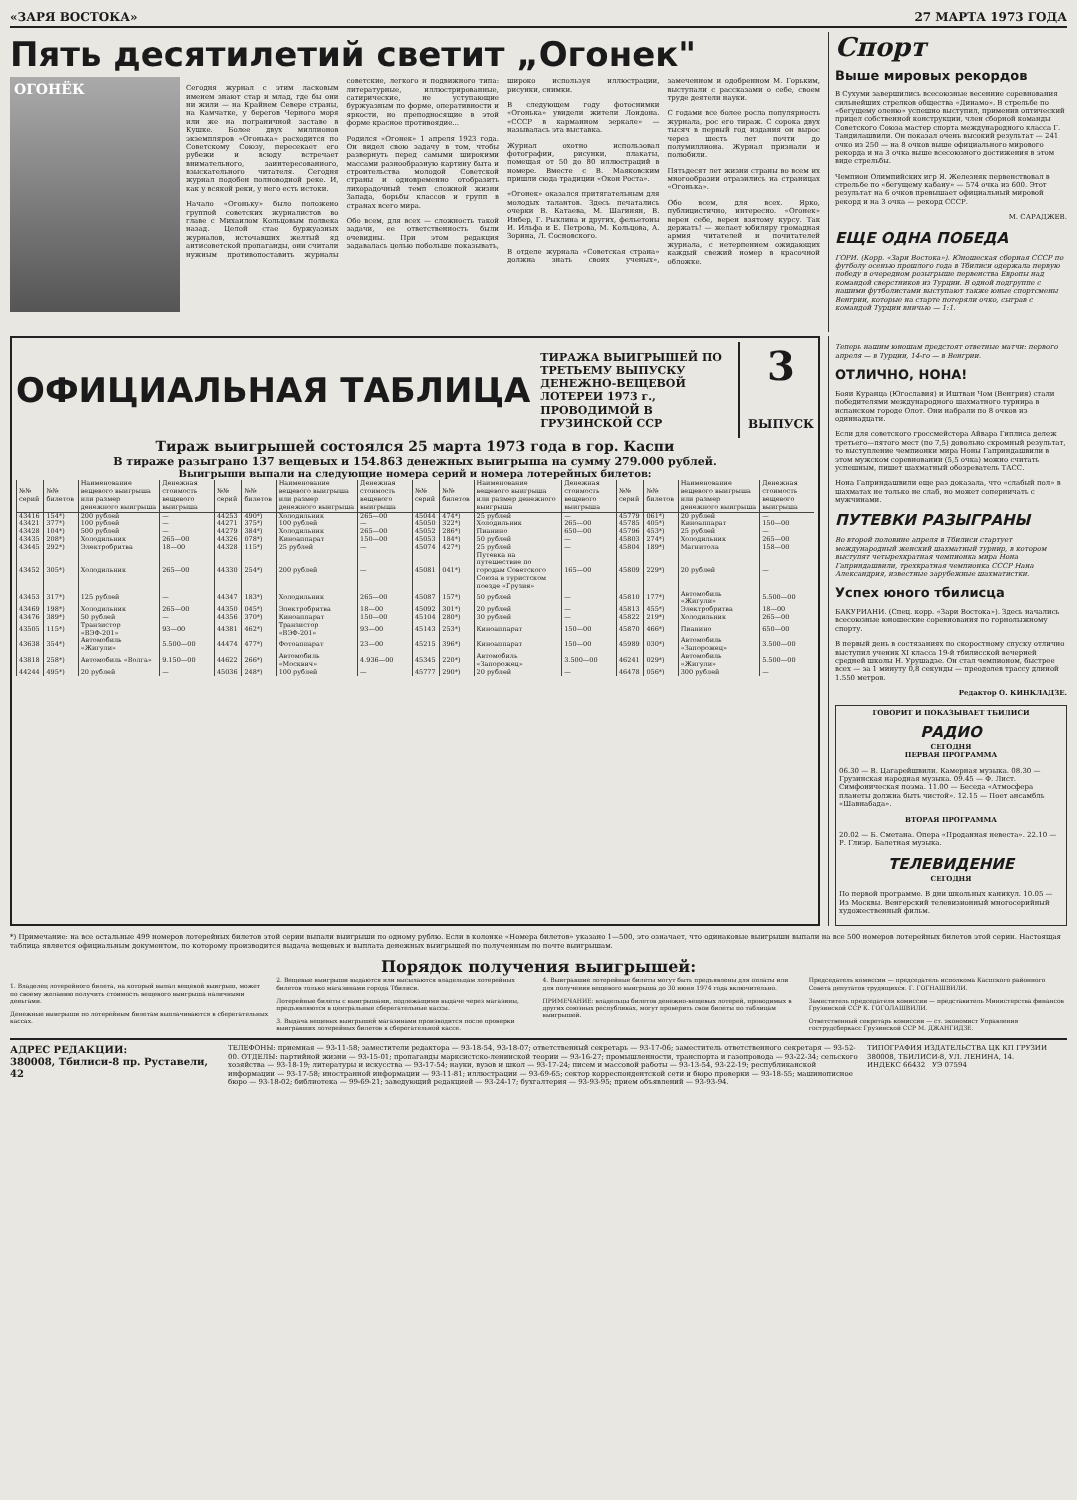«ЗАРЯ ВОСТОКА» 27 МАРТА 1973 ГОДА
Пять десятилетий светит „Огонек"
ОГОНЁК
Сегодня журнал с этим ласковым именем знают стар и млад, где бы они ни жили — на Крайнем Севере страны, на Камчатке, у берегов Черного моря или же на пограничной заставе в Кушке. Более двух миллионов экземпляров «Огонька» расходится по Советскому Союзу, пересекает его рубежи и всюду встречает внимательного, заинтересованного, взыскательного читателя. Сегодня журнал подобен полноводной реке. И, как у всякой реки, у него есть истоки.
Начало «Огоньку» было положено группой советских журналистов во главе с Михаилом Кольцовым полвека назад. Целой стае буржуазных журналов, источавших желтый яд антисоветской пропаганды, они считали нужным противопоставить журналы советские, легкого и подвижного типа: литературные, иллюстрированные, сатирические, не уступающие буржуазным по форме, оперативности и яркости, но преподносящие в этой форме красное противоядие...
Родился «Огонек» 1 апреля 1923 года. Он видел свою задачу в том, чтобы развернуть перед самыми широкими массами разнообразную картину быта и строительства молодой Советской страны и одновременно отобразить лихорадочный темп сложной жизни Запада, борьбы классов и групп в странах всего мира.
Обо всем, для всех — сложность такой задачи, ее ответственность были очевидны. При этом редакция задавалась целью побольше показывать, широко используя иллюстрации, рисунки, снимки.
В следующем году фотоснимки «Огонька» увидели жители Лондона. «СССР в карманном зеркале» — называлась эта выставка.
Журнал охотно использовал фотографии, рисунки, плакаты, помещая от 50 до 80 иллюстраций в номере. Вместе с В. Маяковским пришли сюда традиции «Окон Роста».
«Огонек» оказался притягательным для молодых талантов. Здесь печатались очерки В. Катаева, М. Шагинян, В. Инбер, Г. Рыклина и других, фельетоны И. Ильфа и Е. Петрова, М. Кольцова, А. Зорина, Л. Сосновского.
В отделе журнала «Советская страна» должна знать своих ученых», замеченном и одобренном М. Горьким, выступали с рассказами о себе, своем труде деятели науки.
С годами все более росла популярность журнала, рос его тираж. С сорока двух тысяч в первый год издания он вырос через шесть лет почти до полумиллиона. Журнал признали и полюбили.
Пятьдесят лет жизни страны во всем их многообразии отразились на страницах «Огонька».
Обо всем, для всех. Ярко, публицистично, интересно. «Огонек» верен себе, верен взятому курсу. Так держать! — желает юбиляру громадная армия читателей и почитателей журнала, с нетерпением ожидающих каждый свежий номер в красочной обложке.
Спорт
Выше мировых рекордов
В Сухуми завершились всесоюзные весенние соревнования сильнейших стрелков общества «Динамо». В стрельбе по «бегущему оленю» успешно выступил, применив оптический прицел собственной конструкции, член сборной команды Советского Союза мастер спорта международного класса Г. Тандилашвили. Он показал очень высокий результат — 241 очко из 250 — на 8 очков выше официального мирового рекорда и на 3 очка выше всесоюзного достижения в этом виде стрельбы.
Чемпион Олимпийских игр Я. Железняк первенствовал в стрельбе по «бегущему кабану» — 574 очка из 600. Этот результат на 6 очков превышает официальный мировой рекорд и на 3 очка — рекорд СССР.
М. САРАДЖЕВ.
ЕЩЕ ОДНА ПОБЕДА
ГОРИ. (Корр. «Зари Востока»). Юношеская сборная СССР по футболу осенью прошлого года в Тбилиси одержала первую победу в очередном розыгрыше первенства Европы над командой сверстников из Турции. В одной подгруппе с нашими футболистами выступают также юные спортсмены Венгрии, которые на старте потеряли очко, сыграв с командой Турции вничью — 1:1.
ОФИЦИАЛЬНАЯ ТАБЛИЦА ТИРАЖА ВЫИГРЫШЕЙ ПО ТРЕТЬЕМУ ВЫПУСКУ ДЕНЕЖНО-ВЕЩЕВОЙ ЛОТЕРЕИ 1973 г., ПРОВОДИМОЙ В ГРУЗИНСКОЙ ССР 3
ВЫПУСК
Тираж выигрышей состоялся 25 марта 1973 года в гор. Каспи
В тираже разыграно 137 вещевых и 154.863 денежных выигрыша на сумму 279.000 рублей.
Выигрыши выпали на следующие номера серий и номера лотерейных билетов:
| №№ серий | №№ билетов | Наименование вещевого выигрыша или размер денежного выигрыша | Денежная стоимость вещевого выигрыша | №№ серий | №№ билетов | Наименование вещевого выигрыша или размер денежного выигрыша | Денежная стоимость вещевого выигрыша | №№ серий | №№ билетов | Наименование вещевого выигрыша или размер денежного выигрыша | Денежная стоимость вещевого выигрыша | №№ серий | №№ билетов | Наименование вещевого выигрыша или размер денежного выигрыша | Денежная стоимость вещевого выигрыша |
| --- | --- | --- | --- | --- | --- | --- | --- | --- | --- | --- | --- | --- | --- | --- | --- |
| 43416 | 154*) | 200 рублей | — | 44253 | 490*) | Холодильник | 265—00 | 45044 | 474*) | 25 рублей | — | 45779 | 061*) | 20 рублей | — |
| 43421 | 377*) | 100 рублей | — | 44271 | 375*) | 100 рублей | — | 45050 | 322*) | Холодильник | 265—00 | 45785 | 405*) | Киноаппарат | 150—00 |
| 43428 | 104*) | 500 рублей | — | 44279 | 384*) | Холодильник | 265—00 | 45052 | 286*) | Пианино | 650—00 | 45796 | 453*) | 25 рублей | — |
| 43435 | 208*) | Холодильник | 265—00 | 44326 | 078*) | Киноаппарат | 150—00 | 45053 | 184*) | 50 рублей | — | 45803 | 274*) | Холодильник | 265—00 |
| 43445 | 292*) | Электробритва | 18—00 | 44328 | 115*) | 25 рублей | — | 45074 | 427*) | 25 рублей | — | 45804 | 189*) | Магнитола | 158—00 |
| 43452 | 305*) | Холодильник | 265—00 | 44330 | 254*) | 200 рублей | — | 45081 | 041*) | Путевка на путешествие по городам Советского Союза в туристском поезде «Грузия» | 165—00 | 45809 | 229*) | 20 рублей | — |
| 43453 | 317*) | 125 рублей | — | 44347 | 183*) | Холодильник | 265—00 | 45087 | 157*) | 50 рублей | — | 45810 | 177*) | Автомобиль «Жигули» | 5.500—00 |
| 43469 | 198*) | Холодильник | 265—00 | 44350 | 045*) | Электробритва | 18—00 | 45092 | 301*) | 20 рублей | — | 45813 | 455*) | Электробритва | 18—00 |
| 43476 | 389*) | 50 рублей | — | 44356 | 370*) | Киноаппарат | 150—00 | 45104 | 280*) | 30 рублей | — | 45822 | 219*) | Холодильник | 265—00 |
| 43505 | 115*) | Транзистор «ВЭФ-201» | 93—00 | 44381 | 462*) | Транзистор «ВЭФ-201» | 93—00 | 45143 | 253*) | Киноаппарат | 150—00 | 45870 | 466*) | Пианино | 650—00 |
| 43638 | 354*) | Автомобиль «Жигули» | 5.500—00 | 44474 | 477*) | Фотоаппарат | 23—00 | 45215 | 396*) | Киноаппарат | 150—00 | 45989 | 030*) | Автомобиль «Запорожец» | 3.500—00 |
| 43818 | 258*) | Автомобиль «Волга» | 9.150—00 | 44622 | 266*) | Автомобиль «Москвич» | 4.936—00 | 45345 | 220*) | Автомобиль «Запорожец» | 3.500—00 | 46241 | 029*) | Автомобиль «Жигули» | 5.500—00 |
| 44244 | 495*) | 20 рублей | — | 45036 | 248*) | 100 рублей | — | 45777 | 290*) | 20 рублей | — | 46478 | 056*) | 300 рублей | — |
Теперь нашим юношам предстоят ответные матчи: первого апреля — в Турции, 14-го — в Венгрии.
ОТЛИЧНО, НОНА!
Бояи Куранца (Югославия) и Иштван Чом (Венгрия) стали победителями международного шахматного турнира в испанском городе Олот. Они набрали по 8 очков из одиннадцати.
Если для советского гроссмейстера Айвара Гиплиса дележ третьего—пятого мест (по 7,5) довольно скромный результат, то выступление чемпионки мира Ноны Гаприндашвили в этом мужском соревновании (5,5 очка) можно считать успешным, пишет шахматный обозреватель ТАСС.
Нона Гаприндашвили еще раз доказала, что «слабый пол» в шахматах не только не слаб, но может соперничать с мужчинами.
ПУТЕВКИ РАЗЫГРАНЫ
Во второй половине апреля в Тбилиси стартует международный женский шахматный турнир, в котором выступят четырехкратная чемпионка мира Нона Гаприндашвили, трехкратная чемпионка СССР Нана Александрия, известные зарубежные шахматистки.
Успех юного тбилисца
БАКУРИАНИ. (Спец. корр. «Зари Востока»). Здесь начались всесоюзные юношеские соревнования по горнолыжному спорту.
В первый день в состязаниях по скоростному спуску отлично выступил ученик XI класса 19-й тбилисской вечерней средней школы Н. Урушадзе. Он стал чемпионом, быстрее всех — за 1 минуту 0,8 секунды — преодолев трассу длиной 1.550 метров.
Редактор О. КИНКЛАДЗЕ.
ГОВОРИТ И ПОКАЗЫВАЕТ ТБИЛИСИ
РАДИО
СЕГОДНЯ
ПЕРВАЯ ПРОГРАММА
06.30 — В. Цагарейшвили. Камерная музыка. 08.30 — Грузинская народная музыка. 09.45 — Ф. Лист. Симфоническая поэма. 11.00 — Беседа «Атмосфера планеты должна быть чистой». 12.15 — Поет ансамбль «Шавнабада».
ВТОРАЯ ПРОГРАММА
20.02 — Б. Сметана. Опера «Проданная невеста». 22.10 — Р. Глиэр. Балетная музыка.
ТЕЛЕВИДЕНИЕ
СЕГОДНЯ
По первой программе. В дни школьных каникул. 10.05 — Из Москвы. Венгерский телевизионный многосерийный художественный фильм.
*) Примечание: на все остальные 499 номеров лотерейных билетов этой серии выпали выигрыши по одному рублю. Если в колонке «Номера билетов» указано 1—500, это означает, что одинаковые выигрыши выпали на все 500 номеров лотерейных билетов этой серии. Настоящая таблица является официальным документом, по которому производится выдача вещевых и выплата денежных выигрышей по полученным по почте выигрышам.
Порядок получения выигрышей:
1. Владелец лотерейного билета, на который выпал вещевой выигрыш, может по своему желанию получить стоимость вещевого выигрыша наличными деньгами.
Денежные выигрыши по лотерейным билетам выплачиваются в сберегательных кассах.
2. Вещевые выигрыши выдаются или высылаются владельцам лотерейных билетов только магазинами города Тбилиси.
Лотерейные билеты с выигрышами, подлежащими выдаче через магазины, предъявляются в центральные сберегательные кассы.
3. Выдача вещевых выигрышей магазинами производится после проверки выигравших лотерейных билетов в сберегательной кассе.
4. Выигравшие лотерейные билеты могут быть предъявлены для оплаты или для получения вещевого выигрыша до 30 июня 1974 года включительно.
ПРИМЕЧАНИЕ: владельцы билетов денежно-вещевых лотерей, проводимых в других союзных республиках, могут проверить свои билеты по таблицам выигрышей.
Председатель комиссии — председатель исполкома Каспского районного Совета депутатов трудящихся. Г. ГОГНАШВИЛИ.
Заместитель председателя комиссии — представитель Министерства финансов Грузинской ССР К. ГОГОЛАШВИЛИ.
Ответственный секретарь комиссии — ст. экономист Управления гострудсберкасс Грузинской ССР М. ДЖАНГИДЗЕ.
АДРЕС РЕДАКЦИИ:
380008, Тбилиси-8 пр. Руставели, 42
ТЕЛЕФОНЫ: приемная — 93-11-58; заместители редактора — 93-18-54, 93-18-07; ответственный секретарь — 93-17-06; заместитель ответственного секретаря — 93-52-00. ОТДЕЛЫ: партийной жизни — 93-15-01; пропаганды марксистско-ленинской теории — 93-16-27; промышленности, транспорта и газопровода — 93-22-34; сельского хозяйства — 93-18-19; литературы и искусства — 93-17-54; науки, вузов и школ — 93-17-24; писем и массовой работы — 93-13-54, 93-22-19; республиканской информации — 93-17-58; иностранной информации — 93-11-81; иллюстрации — 93-69-65; сектор корреспондентской сети и бюро проверки — 93-18-55; машинописное бюро — 93-18-02; библиотека — 99-69-21; заведующий редакцией — 93-24-17; бухгалтерия — 93-93-95; прием объявлений — 93-93-94.
ТИПОГРАФИЯ ИЗДАТЕЛЬСТВА ЦК КП ГРУЗИИ 380008, ТБИЛИСИ-8, УЛ. ЛЕНИНА, 14.
ИНДЕКС 66432 УЭ 07594